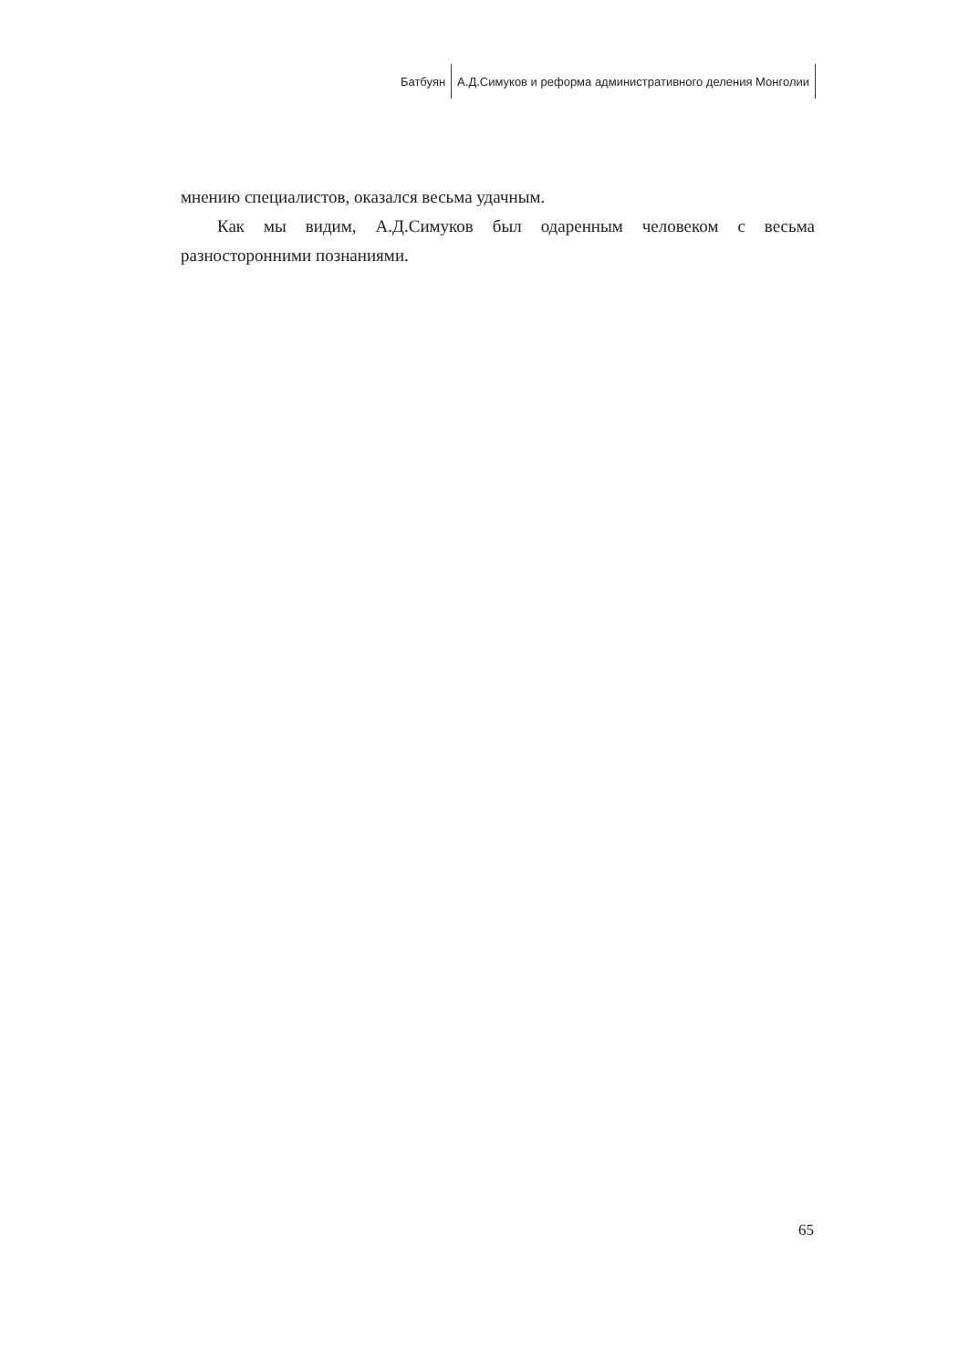Батбуян А.Д.Симуков и реформа административного деления Монголии
мнению специалистов, оказался весьма удачным.
Как мы видим, А.Д.Симуков был одаренным человеком с весьма разносторонними познаниями.
65